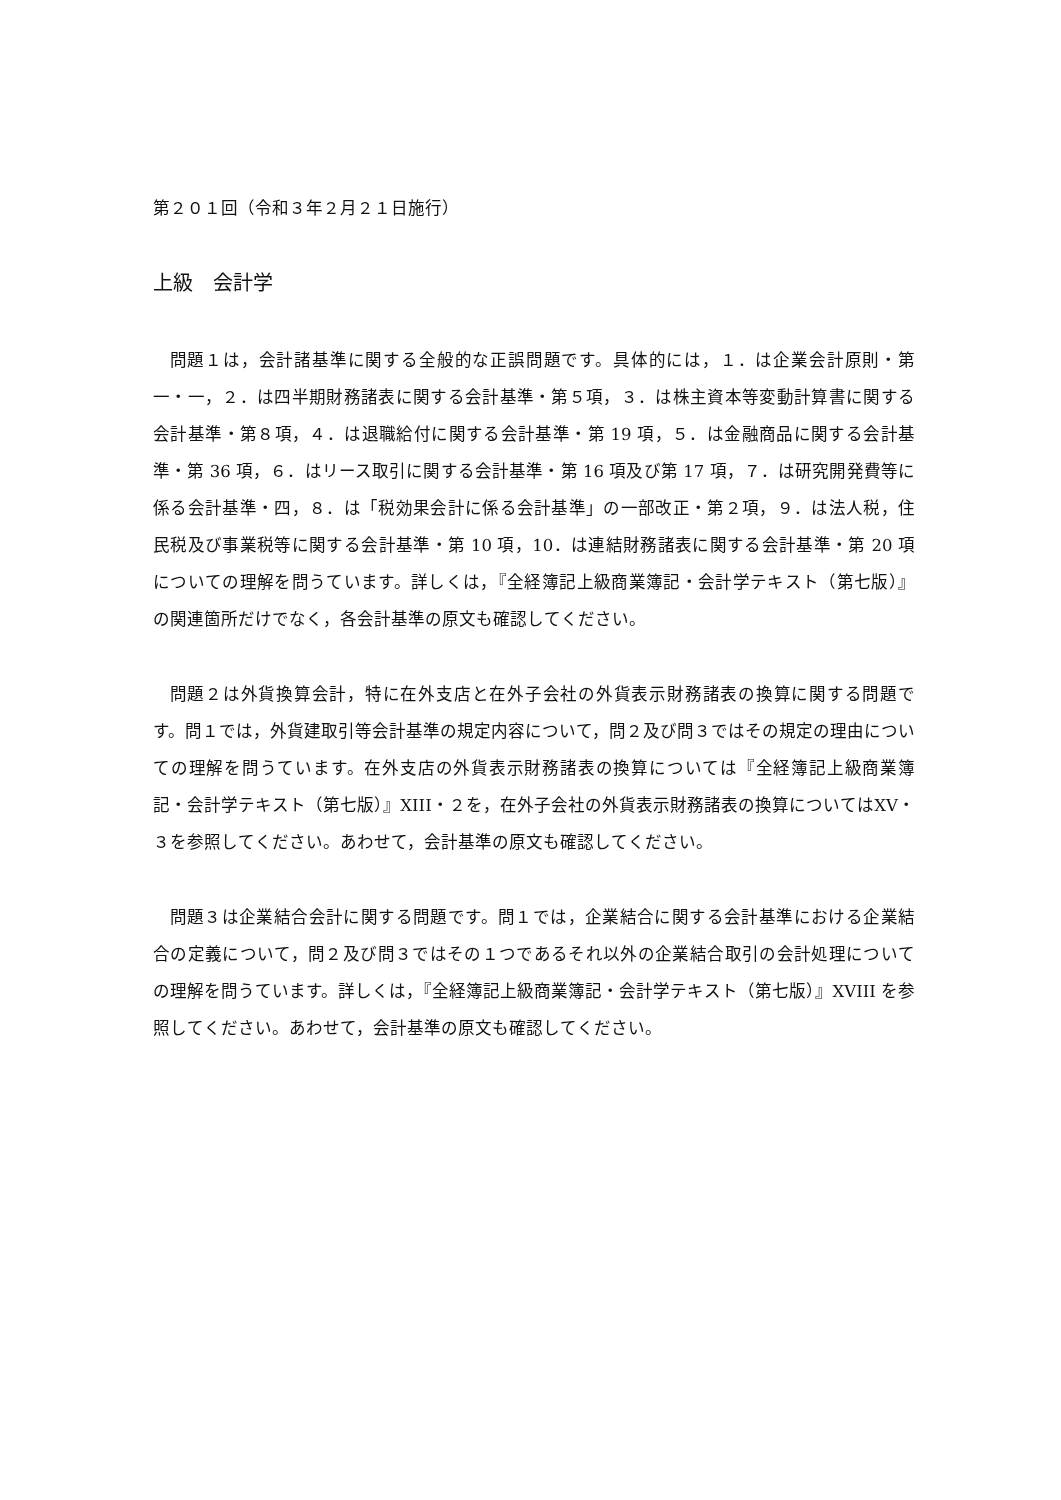第２０１回（令和３年２月２１日施行）
上級　会計学
問題１は，会計諸基準に関する全般的な正誤問題です。具体的には，１．は企業会計原則・第一・一，２．は四半期財務諸表に関する会計基準・第５項，３．は株主資本等変動計算書に関する会計基準・第８項，４．は退職給付に関する会計基準・第 19 項，５．は金融商品に関する会計基準・第 36 項，６．はリース取引に関する会計基準・第 16 項及び第 17 項，７．は研究開発費等に係る会計基準・四，８．は「税効果会計に係る会計基準」の一部改正・第２項，９．は法人税，住民税及び事業税等に関する会計基準・第 10 項，10．は連結財務諸表に関する会計基準・第 20 項についての理解を問うています。詳しくは，『全経簿記上級商業簿記・会計学テキスト（第七版）』の関連箇所だけでなく，各会計基準の原文も確認してください。
問題２は外貨換算会計，特に在外支店と在外子会社の外貨表示財務諸表の換算に関する問題です。問１では，外貨建取引等会計基準の規定内容について，問２及び問３ではその規定の理由についての理解を問うています。在外支店の外貨表示財務諸表の換算については『全経簿記上級商業簿記・会計学テキスト（第七版）』XIII・２を，在外子会社の外貨表示財務諸表の換算についてはXV・３を参照してください。あわせて，会計基準の原文も確認してください。
問題３は企業結合会計に関する問題です。問１では，企業結合に関する会計基準における企業結合の定義について，問２及び問３ではその１つであるそれ以外の企業結合取引の会計処理についての理解を問うています。詳しくは，『全経簿記上級商業簿記・会計学テキスト（第七版）』XVIII を参照してください。あわせて，会計基準の原文も確認してください。